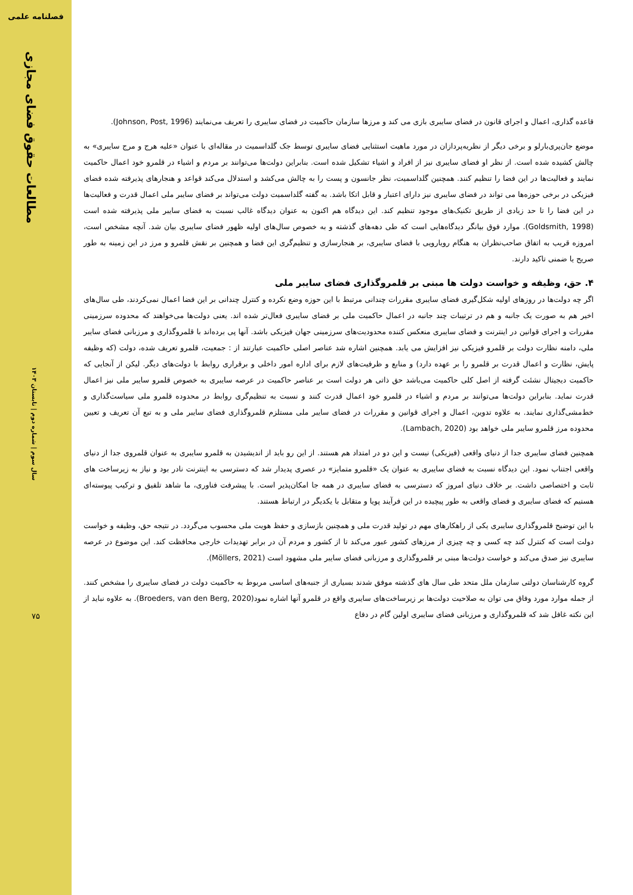فصلنامه علمی
مطالعات حقوق فضای مجازی
سال سوم | شماره دوم | تابستان ۱۴۰۳
۷۵
قاعده گذاری، اعمال و اجرای قانون در فضای سایبری بازی می کند و مرزها سازمان حاکمیت در فضای سایبری را تعریف می‌نمایند (Johnson, Post, 1996).
موضع جان‌پری‌بارلو و برخی دیگر از نظریه‌پردازان در مورد ماهیت استثنایی فضای سایبری توسط جک گلداسمیت در مقاله‌ای با عنوان «علیه هرج و مرج سایبری» به چالش کشیده شده است. از نظر او فضای سایبری نیز از افراد و اشیاء تشکیل شده است. بنابراین دولت‌ها می‌توانند بر مردم و اشیاء در قلمرو خود اعمال حاکمیت نمایند و فعالیت‌ها در این فضا را تنظیم کنند. همچنین گلداسمیت، نظر جانسون و پست را به چالش می‌کشد و استدلال می‌کند قواعد و هنجارهای پذیرفته شده فضای فیزیکی در برخی حوزه‌ها می تواند در فضای سایبری نیز دارای اعتبار و قابل اتکا باشد. به گفته گلداسمیت دولت می‌تواند بر فضای سایبر ملی اعمال قدرت و فعالیت‌ها در این فضا را تا حد زیادی از طریق تکنیک‌های موجود تنظیم کند. این دیدگاه هم اکنون به عنوان دیدگاه غالب نسبت به فضای سایبر ملی پذیرفته شده است (Goldsmith, 1998). موارد فوق بیانگر دیدگاه‌هایی است که طی دهه‌های گذشته و به خصوص سال‌های اولیه ظهور فضای سایبری بیان شد. آنچه مشخص است، امروزه قریب به اتفاق صاحب‌نظران به هنگام رویارویی با فضای سایبری، بر هنجارسازی و تنظیم‌گری این فضا و همچنین بر نقش قلمرو و مرز در این زمینه به طور صریح یا ضمنی تاکید دارند.
۴. حق، وظیفه و خواست دولت ها مبنی بر قلمروگذاری فضای سایبر ملی
اگر چه دولت‌ها در روزهای اولیه شکل‌گیری فضای سایبری مقررات چندانی مرتبط با این حوزه وضع نکرده و کنترل چندانی بر این فضا اعمال نمی‌کردند، طی سال‌های اخیر هم به صورت یک جانبه و هم در ترتیبات چند جانبه در اعمال حاکمیت ملی بر فضای سایبری فعال‌تر شده اند. یعنی دولت‌ها می‌خواهند که محدوده سرزمینی مقررات و اجرای قوانین در اینترنت و فضای سایبری منعکس کننده محدودیت‌های سرزمینی جهان فیزیکی باشد. آنها پی برده‌اند با قلمروگذاری و مرزبانی فضای سایبر ملی، دامنه نظارت دولت بر قلمرو فیزیکی نیز افزایش می یابد. همچنین اشاره شد عناصر اصلی حاکمیت عبارتند از : جمعیت، قلمرو تعریف شده، دولت (که وظیفه پایش، نظارت و اعمال قدرت بر قلمرو را بر عهده دارد) و منابع و ظرفیت‌های لازم برای اداره امور داخلی و برقراری روابط با دولت‌های دیگر. لیکن از آنجایی که حاکمیت دیجیتال نشئت گرفته از اصل کلی حاکمیت می‌باشد حق ذاتی هر دولت است بر عناصر حاکمیت در عرصه سایبری به خصوص قلمرو سایبر ملی نیز اعمال قدرت نماید. بنابراین دولت‌ها می‌توانند بر مردم و اشیاء در قلمرو خود اعمال قدرت کنند و نسبت به تنظیم‌گری روابط در محدوده قلمرو ملی سیاست‌گذاری و خط‌مشی‌گذاری نمایند. به علاوه تدوین، اعمال و اجرای قوانین و مقررات در فضای سایبر ملی مستلزم قلمروگذاری فضای سایبر ملی و به تبع آن تعریف و تعیین محدوده مرز قلمرو سایبر ملی خواهد بود (Lambach, 2020).
همچنین فضای سایبری جدا از دنیای واقعی (فیزیکی) نیست و این دو در امتداد هم هستند. از این رو باید از اندیشیدن به قلمرو سایبری به عنوان قلمروی جدا از دنیای واقعی اجتناب نمود. این دیدگاه نسبت به فضای سایبری به عنوان یک «قلمرو متمایز» در عصری پدیدار شد که دسترسی به اینترنت نادر بود و نیاز به زیرساخت های ثابت و اختصاصی داشت. بر خلاف دنیای امروز که دسترسی به فضای سایبری در همه جا امکان‌پذیر است. با پیشرفت فناوری، ما شاهد تلفیق و ترکیب پیوسته‌ای هستیم که فضای سایبری و فضای واقعی به طور پیچیده در این فرآیند پویا و متقابل با یکدیگر در ارتباط هستند.
با این توضیح قلمروگذاری سایبری یکی از راهکارهای مهم در تولید قدرت ملی و همچنین بازسازی و حفظ هویت ملی محسوب می‌گردد. در نتیجه حق، وظیفه و خواست دولت است که کنترل کند چه کسی و چه چیزی از مرزهای کشور عبور می‌کند تا از کشور و مردم آن در برابر تهدیدات خارجی محافظت کند. این موضوع در عرصه سایبری نیز صدق می‌کند و خواست دولت‌ها مبنی بر قلمروگذاری و مرزبانی فضای سایبر ملی مشهود است (Möllers, 2021).
گروه کارشناسان دولتی سازمان ملل متحد طی سال های گذشته موفق شدند بسیاری از جنبه‌های اساسی مربوط به حاکمیت دولت در فضای سایبری را مشخص کنند. از جمله موارد مورد وفاق می توان به صلاحیت دولت‌ها بر زیرساخت‌های سایبری واقع در قلمرو آنها اشاره نمود(Broeders, van den Berg, 2020). به علاوه نباید از این نکته غافل شد که قلمروگذاری و مرزبانی فضای سایبری اولین گام در دفاع